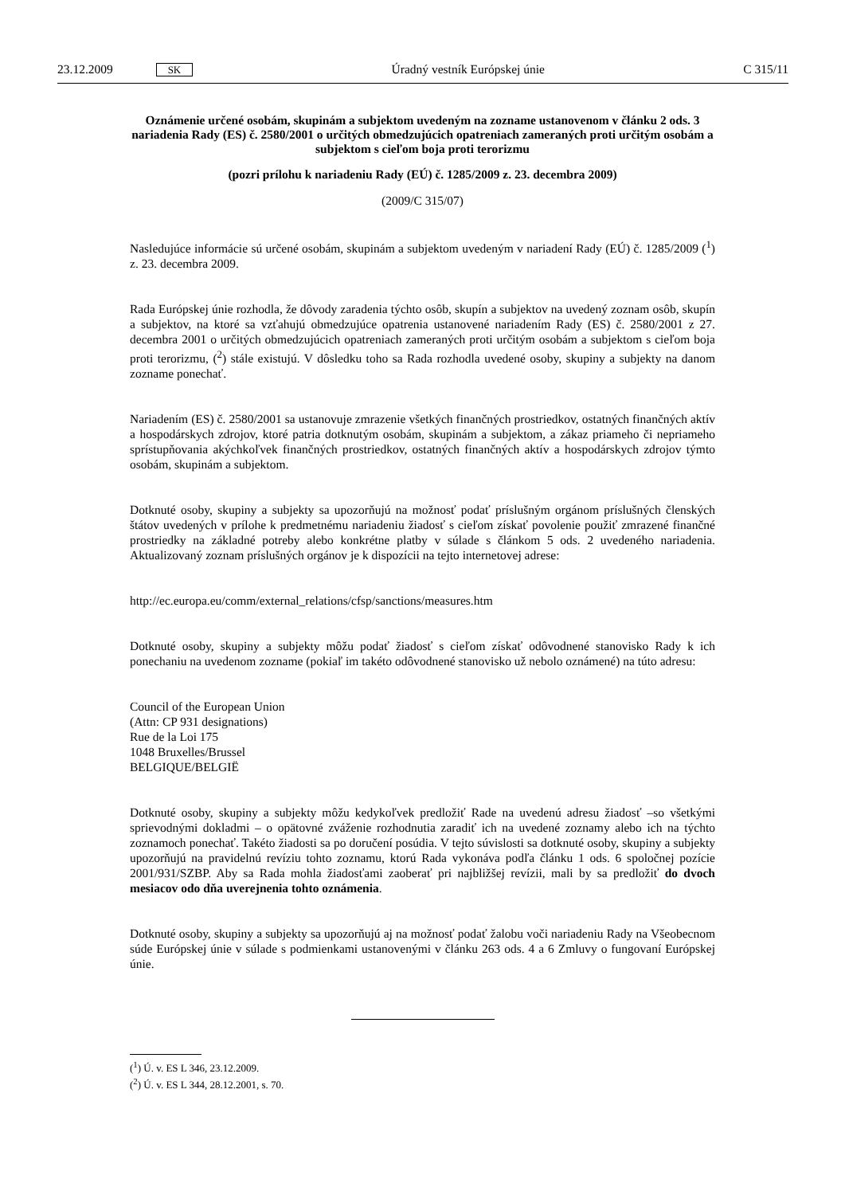23.12.2009 SK Úradný vestník Európskej únie C 315/11
Oznámenie určené osobám, skupinám a subjektom uvedeným na zozname ustanovenom v článku 2 ods. 3 nariadenia Rady (ES) č. 2580/2001 o určitých obmedzujúcich opatreniach zameraných proti určitým osobám a subjektom s cieľom boja proti terorizmu
(pozri prílohu k nariadeniu Rady (EÚ) č. 1285/2009 z. 23. decembra 2009)
(2009/C 315/07)
Nasledujúce informácie sú určené osobám, skupinám a subjektom uvedeným v nariadení Rady (EÚ) č. 1285/2009 (<sup>1</sup>) z. 23. decembra 2009.
Rada Európskej únie rozhodla, že dôvody zaradenia týchto osôb, skupín a subjektov na uvedený zoznam osôb, skupín a subjektov, na ktoré sa vzťahujú obmedzujúce opatrenia ustanovené nariadením Rady (ES) č. 2580/2001 z 27. decembra 2001 o určitých obmedzujúcich opatreniach zameraných proti určitým osobám a subjektom s cieľom boja proti terorizmu, (<sup>2</sup>) stále existujú. V dôsledku toho sa Rada rozhodla uvedené osoby, skupiny a subjekty na danom zozname ponechať.
Nariadením (ES) č. 2580/2001 sa ustanovuje zmrazenie všetkých finančných prostriedkov, ostatných finančných aktív a hospodárskych zdrojov, ktoré patria dotknutým osobám, skupinám a subjektom, a zákaz priameho či nepriameho sprístupňovania akýchkoľvek finančných prostriedkov, ostatných finančných aktív a hospodárskych zdrojov týmto osobám, skupinám a subjektom.
Dotknuté osoby, skupiny a subjekty sa upozorňujú na možnosť podať príslušným orgánom príslušných členských štátov uvedených v prílohe k predmetnému nariadeniu žiadosť s cieľom získať povolenie použiť zmrazené finančné prostriedky na základné potreby alebo konkrétne platby v súlade s článkom 5 ods. 2 uvedeného nariadenia. Aktualizovaný zoznam príslušných orgánov je k dispozícii na tejto internetovej adrese:
http://ec.europa.eu/comm/external_relations/cfsp/sanctions/measures.htm
Dotknuté osoby, skupiny a subjekty môžu podať žiadosť s cieľom získať odôvodnené stanovisko Rady k ich ponechaniu na uvedenom zozname (pokiaľ im takéto odôvodnené stanovisko už nebolo oznámené) na túto adresu:
Council of the European Union
(Attn: CP 931 designations)
Rue de la Loi 175
1048 Bruxelles/Brussel
BELGIQUE/BELGIË
Dotknuté osoby, skupiny a subjekty môžu kedykoľvek predložiť Rade na uvedenú adresu žiadosť –so všetkými sprievodnými dokladmi – o opätovné zváženie rozhodnutia zaradiť ich na uvedené zoznamy alebo ich na týchto zoznamoch ponechať. Takéto žiadosti sa po doručení posúdia. V tejto súvislosti sa dotknuté osoby, skupiny a subjekty upozorňujú na pravidelnú revíziu tohto zoznamu, ktorú Rada vykonáva podľa článku 1 ods. 6 spoločnej pozície 2001/931/SZBP. Aby sa Rada mohla žiadosťami zaoberať pri najbližšej revízii, mali by sa predložiť do dvoch mesiacov odo dňa uverejnenia tohto oznámenia.
Dotknuté osoby, skupiny a subjekty sa upozorňujú aj na možnosť podať žalobu voči nariadeniu Rady na Všeobecnom súde Európskej únie v súlade s podmienkami ustanovenými v článku 263 ods. 4 a 6 Zmluvy o fungovaní Európskej únie.
(<sup>1</sup>) Ú. v. ES L 346, 23.12.2009.
(<sup>2</sup>) Ú. v. ES L 344, 28.12.2001, s. 70.